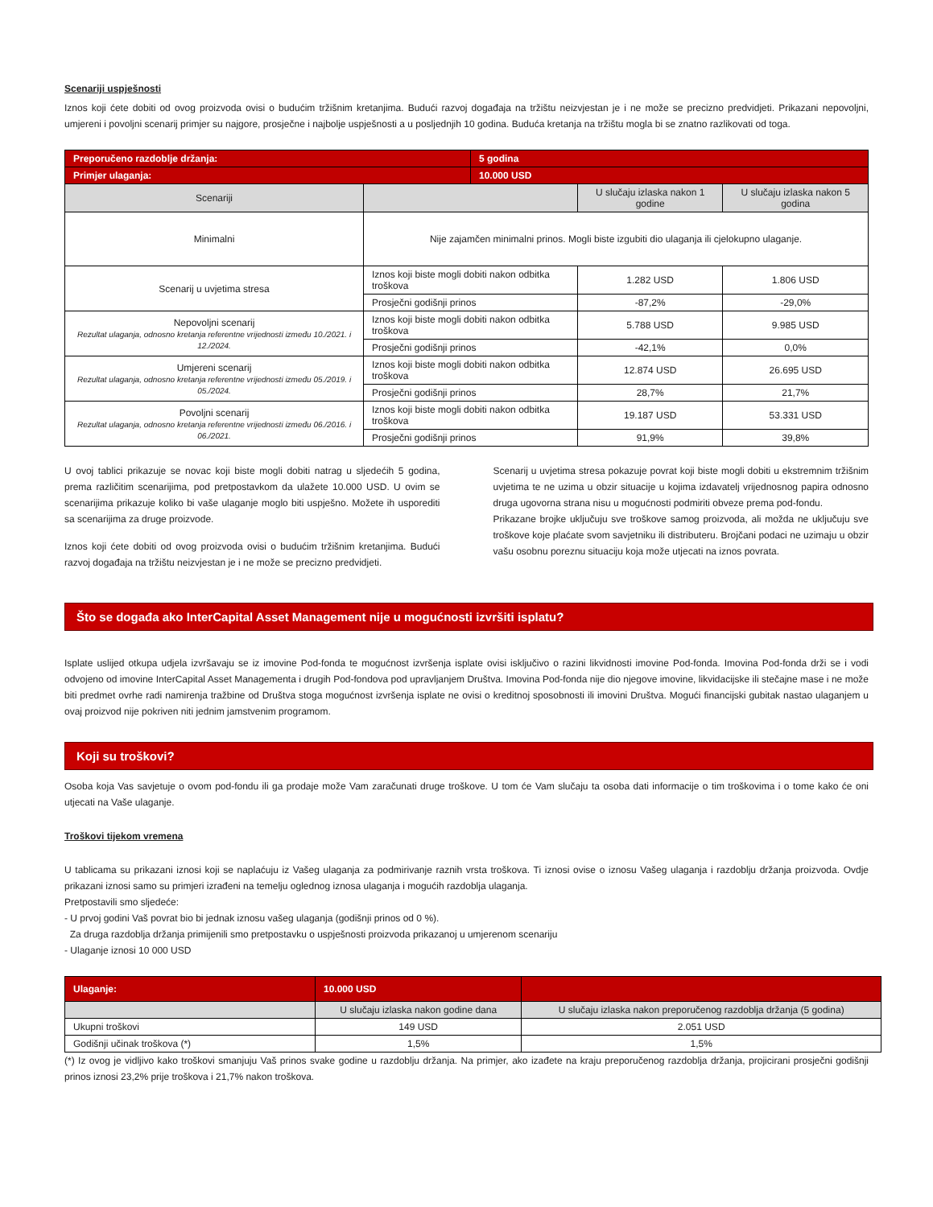Scenariji uspješnosti
Iznos koji ćete dobiti od ovog proizvoda ovisi o budućim tržišnim kretanjima. Budući razvoj događaja na tržištu neizvjestan je i ne može se precizno predvidjeti. Prikazani nepovoljni, umjereni i povoljni scenarij primjer su najgore, prosječne i najbolje uspješnosti a u posljednjih 10 godina. Buduća kretanja na tržištu mogla bi se znatno razlikovati od toga.
| Preporučeno razdoblje držanja: | | 5 godina | | |
| --- | --- | --- | --- | --- |
| Primjer ulaganja: | | 10.000 USD | | |
| Scenariji | | | U slučaju izlaska nakon 1 godine | U slučaju izlaska nakon 5 godina |
| Minimalni | Nije zajamčen minimalni prinos. Mogli biste izgubiti dio ulaganja ili cjelokupno ulaganje. | | | |
| Scenarij u uvjetima stresa | Iznos koji biste mogli dobiti nakon odbitka troškova | | 1.282 USD | 1.806 USD |
| | Prosječni godišnji prinos | | -87,2% | -29,0% |
| Nepovoljni scenarij Rezultat ulaganja, odnosno kretanja referentne vrijednosti između 10./2021. i 12./2024. | Iznos koji biste mogli dobiti nakon odbitka troškova | | 5.788 USD | 9.985 USD |
| | Prosječni godišnji prinos | | -42,1% | 0,0% |
| Umjereni scenarij Rezultat ulaganja, odnosno kretanja referentne vrijednosti između 05./2019. i 05./2024. | Iznos koji biste mogli dobiti nakon odbitka troškova | | 12.874 USD | 26.695 USD |
| | Prosječni godišnji prinos | | 28,7% | 21,7% |
| Povoljni scenarij Rezultat ulaganja, odnosno kretanja referentne vrijednosti između 06./2016. i 06./2021. | Iznos koji biste mogli dobiti nakon odbitka troškova | | 19.187 USD | 53.331 USD |
| | Prosječni godišnji prinos | | 91,9% | 39,8% |
U ovoj tablici prikazuje se novac koji biste mogli dobiti natrag u sljedećih 5 godina, prema različitim scenarijima, pod pretpostavkom da ulažete 10.000 USD. U ovim se scenarijima prikazuje koliko bi vaše ulaganje moglo biti uspješno. Možete ih usporediti sa scenarijima za druge proizvode.
Iznos koji ćete dobiti od ovog proizvoda ovisi o budućim tržišnim kretanjima. Budući razvoj događaja na tržištu neizvjestan je i ne može se precizno predvidjeti.
Scenarij u uvjetima stresa pokazuje povrat koji biste mogli dobiti u ekstremnim tržišnim uvjetima te ne uzima u obzir situacije u kojima izdavatelj vrijednosnog papira odnosno druga ugovorna strana nisu u mogućnosti podmiriti obveze prema pod-fondu.
Prikazane brojke uključuju sve troškove samog proizvoda, ali možda ne uključuju sve troškove koje plaćate svom savjetniku ili distributeru. Brojčani podaci ne uzimaju u obzir vašu osobnu poreznu situaciju koja može utjecati na iznos povrata.
Što se događa ako InterCapital Asset Management nije u mogućnosti izvršiti isplatu?
Isplate uslijed otkupa udjela izvršavaju se iz imovine Pod-fonda te mogućnost izvršenja isplate ovisi isključivo o razini likvidnosti imovine Pod-fonda. Imovina Pod-fonda drži se i vodi odvojeno od imovine InterCapital Asset Managementa i drugih Pod-fondova pod upravljanjem Društva. Imovina Pod-fonda nije dio njegove imovine, likvidacijske ili stečajne mase i ne može biti predmet ovrhe radi namirenja tražbine od Društva stoga mogućnost izvršenja isplate ne ovisi o kreditnoj sposobnosti ili imovini Društva. Mogući financijski gubitak nastao ulaganjem u ovaj proizvod nije pokriven niti jednim jamstvenim programom.
Koji su troškovi?
Osoba koja Vas savjetuje o ovom pod-fondu ili ga prodaje može Vam zaračunati druge troškove. U tom će Vam slučaju ta osoba dati informacije o tim troškovima i o tome kako će oni utjecati na Vaše ulaganje.
Troškovi tijekom vremena
U tablicama su prikazani iznosi koji se naplaćuju iz Vašeg ulaganja za podmirivanje raznih vrsta troškova. Ti iznosi ovise o iznosu Vašeg ulaganja i razdoblju držanja proizvoda. Ovdje prikazani iznosi samo su primjeri izrađeni na temelju oglednog iznosa ulaganja i mogućih razdoblja ulaganja.
Pretpostavili smo sljedeće:
- U prvoj godini Vaš povrat bio bi jednak iznosu vašeg ulaganja (godišnji prinos od 0 %).
Za druga razdoblja držanja primijenili smo pretpostavku o uspješnosti proizvoda prikazanoj u umjerenom scenariju
- Ulaganje iznosi 10 000 USD
| Ulaganje: | 10.000 USD | |
| --- | --- | --- |
| | U slučaju izlaska nakon godine dana | U slučaju izlaska nakon preporučenog razdoblja držanja (5 godina) |
| Ukupni troškovi | 149 USD | 2.051 USD |
| Godišnji učinak troškova (*) | 1,5% | 1,5% |
(*) Iz ovog je vidljivo kako troškovi smanjuju Vaš prinos svake godine u razdoblju držanja. Na primjer, ako izađete na kraju preporučenog razdoblja držanja, projicirani prosječni godišnji prinos iznosi 23,2% prije troškova i 21,7% nakon troškova.